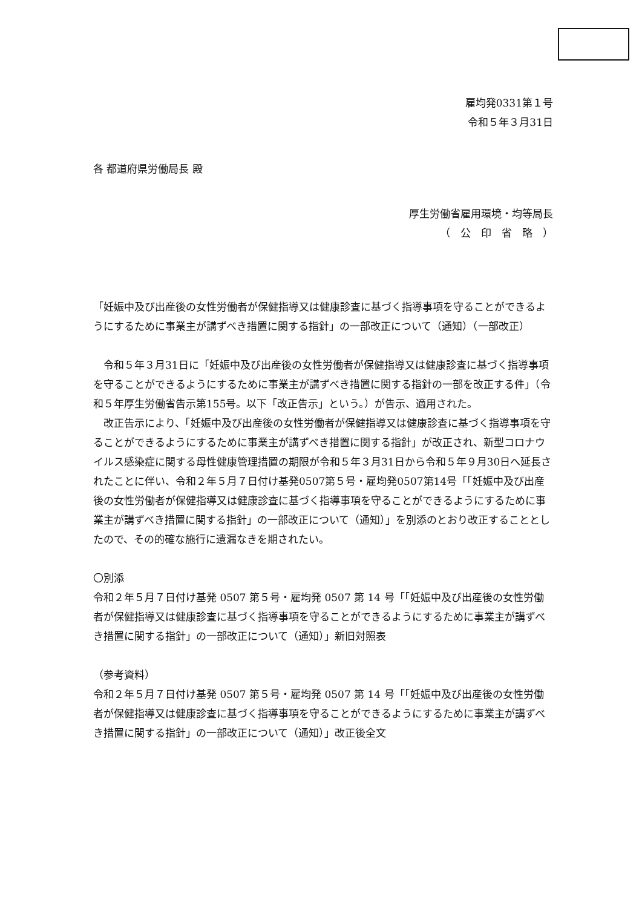雇均発0331第１号
令和５年３月31日
各 都道府県労働局長 殿
厚生労働省雇用環境・均等局長
（　公　印　省　略　）
「妊娠中及び出産後の女性労働者が保健指導又は健康診査に基づく指導事項を守ることができるようにするために事業主が講ずべき措置に関する指針」の一部改正について（通知）（一部改正）
　令和５年３月31日に「妊娠中及び出産後の女性労働者が保健指導又は健康診査に基づく指導事項を守ることができるようにするために事業主が講ずべき措置に関する指針の一部を改正する件」（令和５年厚生労働省告示第155号。以下「改正告示」という。）が告示、適用された。
　改正告示により、「妊娠中及び出産後の女性労働者が保健指導又は健康診査に基づく指導事項を守ることができるようにするために事業主が講ずべき措置に関する指針」が改正され、新型コロナウイルス感染症に関する母性健康管理措置の期限が令和５年３月31日から令和５年９月30日へ延長されたことに伴い、令和２年５月７日付け基発0507第５号・雇均発0507第14号「「妊娠中及び出産後の女性労働者が保健指導又は健康診査に基づく指導事項を守ることができるようにするために事業主が講ずべき措置に関する指針」の一部改正について（通知）」を別添のとおり改正することとしたので、その的確な施行に遺漏なきを期されたい。
〇別添
令和２年５月７日付け基発 0507 第５号・雇均発 0507 第 14 号「「妊娠中及び出産後の女性労働者が保健指導又は健康診査に基づく指導事項を守ることができるようにするために事業主が講ずべき措置に関する指針」の一部改正について（通知）」新旧対照表
（参考資料）
令和２年５月７日付け基発 0507 第５号・雇均発 0507 第 14 号「「妊娠中及び出産後の女性労働者が保健指導又は健康診査に基づく指導事項を守ることができるようにするために事業主が講ずべき措置に関する指針」の一部改正について（通知）」改正後全文